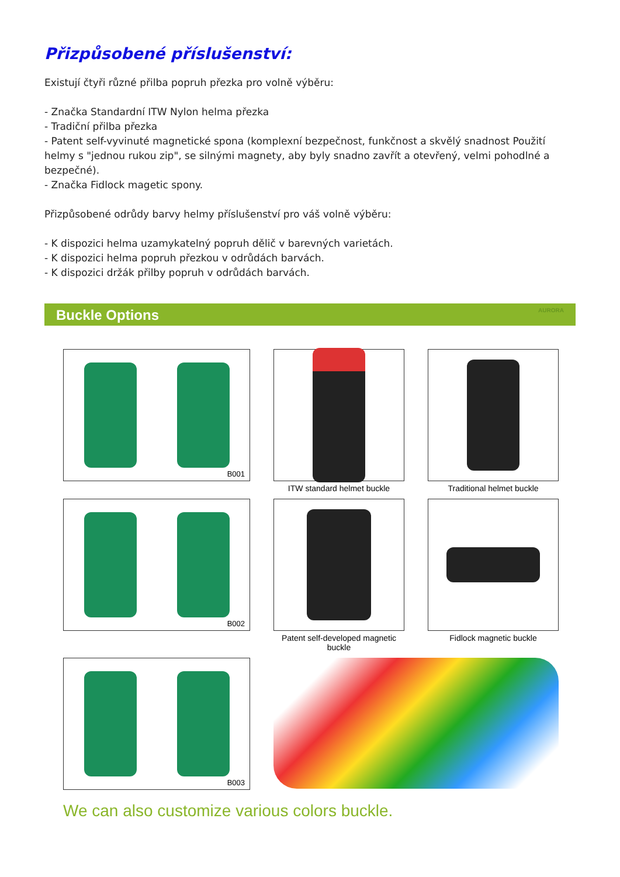Přizpůsobené příslušenství:
Existují čtyři různé přilba popruh přezka pro volně výběru:
- Značka Standardní ITW Nylon helma přezka
- Tradiční přilba přezka
- Patent self-vyvinuté magnetické spona (komplexní bezpečnost, funkčnost a skvělý snadnost Použití helmy s "jednou rukou zip", se silnými magnety, aby byly snadno zavřít a otevřený, velmi pohodlné a bezpečné).
- Značka Fidlock magetic spony.
Přizpůsobené odrůdy barvy helmy příslušenství pro váš volně výběru:
- K dispozici helma uzamykatelný popruh dělič v barevných varietách.
- K dispozici helma popruh přezkou v odrůdách barvách.
- K dispozici držák přilby popruh v odrůdách barvách.
Buckle Options AURORA
B001
ITW standard helmet buckle
Traditional helmet buckle
B002
Patent self-developed magnetic buckle
Fidlock magnetic buckle
B003
We can also customize various colors buckle.